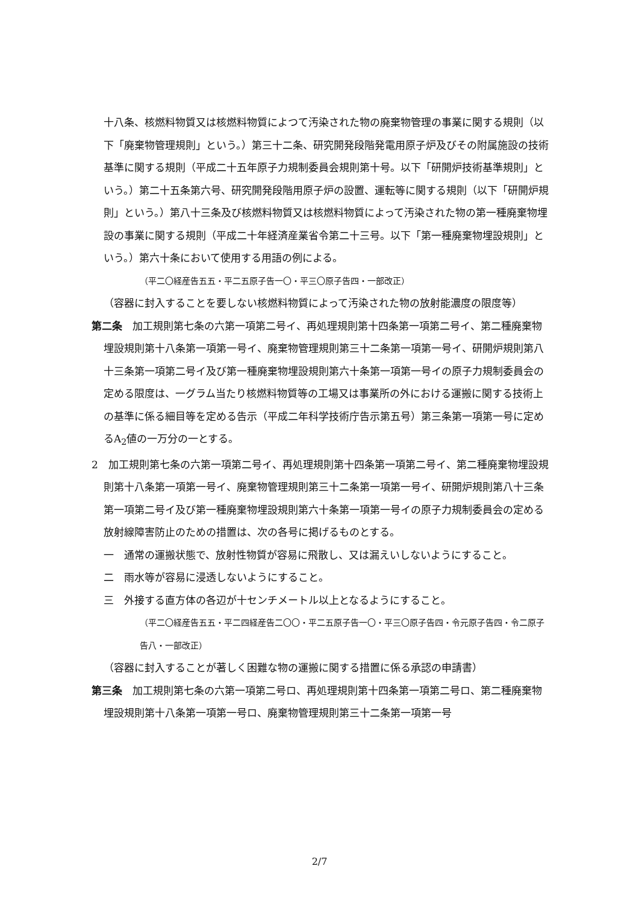十八条、核燃料物質又は核燃料物質によつて汚染された物の廃棄物管理の事業に関する規則（以下「廃棄物管理規則」という。）第三十二条、研究開発段階発電用原子炉及びその附属施設の技術基準に関する規則（平成二十五年原子力規制委員会規則第十号。以下「研開炉技術基準規則」という。）第二十五条第六号、研究開発段階用原子炉の設置、運転等に関する規則（以下「研開炉規則」という。）第八十三条及び核燃料物質又は核燃料物質によって汚染された物の第一種廃棄物埋設の事業に関する規則（平成二十年経済産業省令第二十三号。以下「第一種廃棄物埋設規則」という。）第六十条において使用する用語の例による。
（平二〇経産告五五・平二五原子告一〇・平三〇原子告四・一部改正）
（容器に封入することを要しない核燃料物質によって汚染された物の放射能濃度の限度等）
第二条　加工規則第七条の六第一項第二号イ、再処理規則第十四条第一項第二号イ、第二種廃棄物埋設規則第十八条第一項第一号イ、廃棄物管理規則第三十二条第一項第一号イ、研開炉規則第八十三条第一項第二号イ及び第一種廃棄物埋設規則第六十条第一項第一号イの原子力規制委員会の定める限度は、一グラム当たり核燃料物質等の工場又は事業所の外における運搬に関する技術上の基準に係る細目等を定める告示（平成二年科学技術庁告示第五号）第三条第一項第一号に定めるA<sub>2</sub>値の一万分の一とする。
2　加工規則第七条の六第一項第二号イ、再処理規則第十四条第一項第二号イ、第二種廃棄物埋設規則第十八条第一項第一号イ、廃棄物管理規則第三十二条第一項第一号イ、研開炉規則第八十三条第一項第二号イ及び第一種廃棄物埋設規則第六十条第一項第一号イの原子力規制委員会の定める放射線障害防止のための措置は、次の各号に掲げるものとする。
一　通常の運搬状態で、放射性物質が容易に飛散し、又は漏えいしないようにすること。
二　雨水等が容易に浸透しないようにすること。
三　外接する直方体の各辺が十センチメートル以上となるようにすること。
（平二〇経産告五五・平二四経産告二〇〇・平二五原子告一〇・平三〇原子告四・令元原子告四・令二原子告八・一部改正）
（容器に封入することが著しく困難な物の運搬に関する措置に係る承認の申請書）
第三条　加工規則第七条の六第一項第二号ロ、再処理規則第十四条第一項第二号ロ、第二種廃棄物埋設規則第十八条第一項第一号ロ、廃棄物管理規則第三十二条第一項第一号
2/7